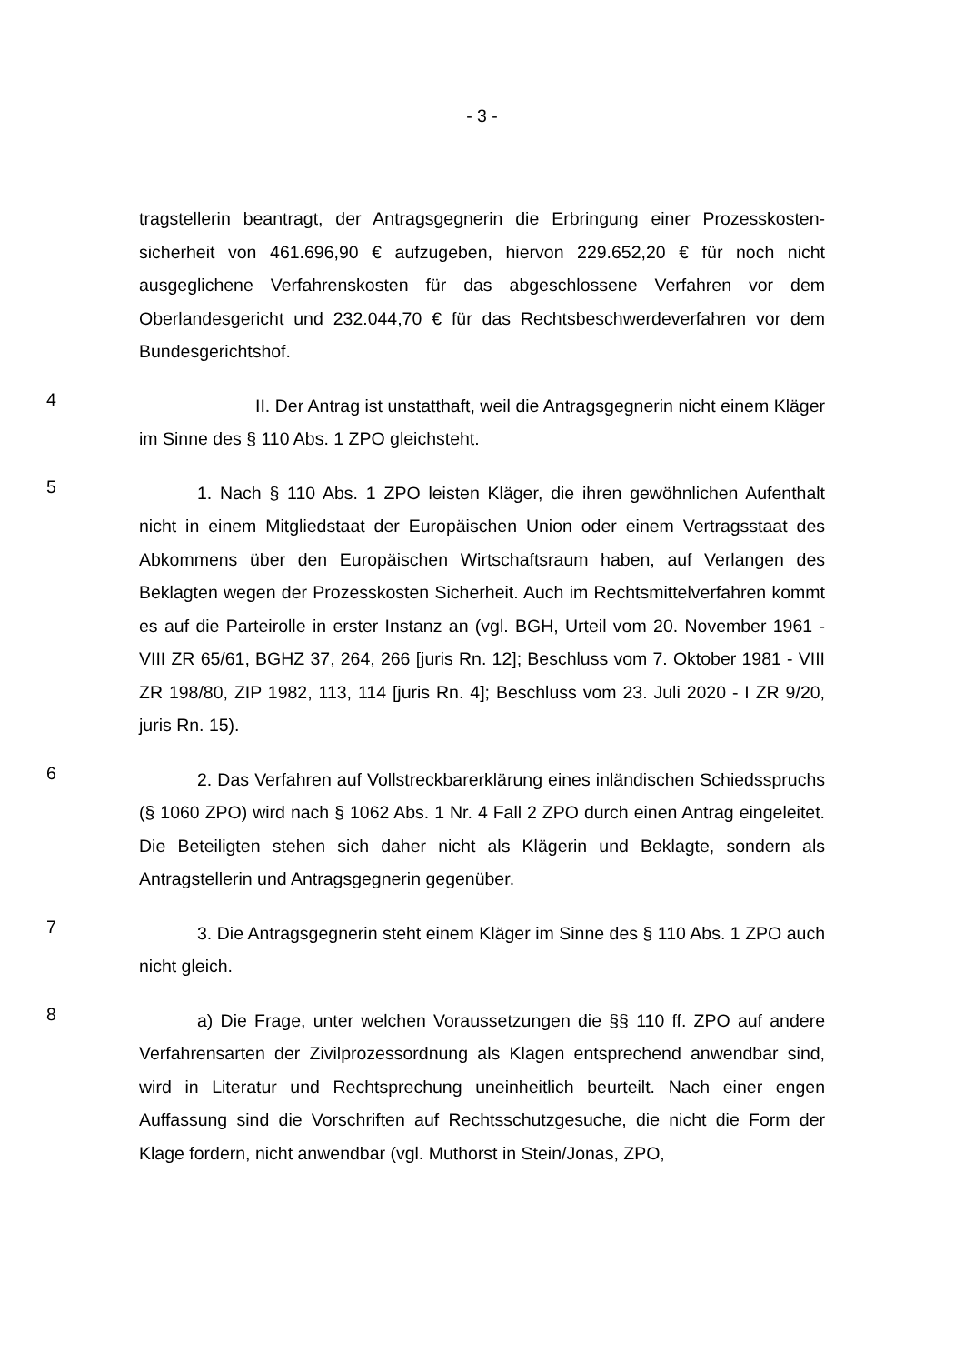- 3 -
tragstellerin beantragt, der Antragsgegnerin die Erbringung einer Prozesskosten­sicherheit von 461.696,90 € aufzugeben, hiervon 229.652,20 € für noch nicht ausgeglichene Verfahrenskosten für das abgeschlossene Verfahren vor dem Oberlandesgericht und 232.044,70 € für das Rechtsbeschwerdeverfahren vor dem Bundesgerichtshof.
4
II. Der Antrag ist unstatthaft, weil die Antragsgegnerin nicht einem Kläger im Sinne des § 110 Abs. 1 ZPO gleichsteht.
5
1. Nach § 110 Abs. 1 ZPO leisten Kläger, die ihren gewöhnlichen Aufent­halt nicht in einem Mitgliedstaat der Europäischen Union oder einem Vertrags­staat des Abkommens über den Europäischen Wirtschaftsraum haben, auf Ver­langen des Beklagten wegen der Prozesskosten Sicherheit. Auch im Rechtsmit­telverfahren kommt es auf die Parteirolle in erster Instanz an (vgl. BGH, Urteil vom 20. November 1961 - VIII ZR 65/61, BGHZ 37, 264, 266 [juris Rn. 12]; Be­schluss vom 7. Oktober 1981 - VIII ZR 198/80, ZIP 1982, 113, 114 [juris Rn. 4]; Beschluss vom 23. Juli 2020 - I ZR 9/20, juris Rn. 15).
6
2. Das Verfahren auf Vollstreckbarerklärung eines inländischen Schieds­spruchs (§ 1060 ZPO) wird nach § 1062 Abs. 1 Nr. 4 Fall 2 ZPO durch einen Antrag eingeleitet. Die Beteiligten stehen sich daher nicht als Klägerin und Be­klagte, sondern als Antragstellerin und Antragsgegnerin gegenüber.
7
3. Die Antragsgegnerin steht einem Kläger im Sinne des § 110 Abs. 1 ZPO auch nicht gleich.
8
a) Die Frage, unter welchen Voraussetzungen die §§ 110 ff. ZPO auf an­dere Verfahrensarten der Zivilprozessordnung als Klagen entsprechend anwend­bar sind, wird in Literatur und Rechtsprechung uneinheitlich beurteilt. Nach einer engen Auffassung sind die Vorschriften auf Rechtsschutzgesuche, die nicht die Form der Klage fordern, nicht anwendbar (vgl. Muthorst in Stein/Jonas, ZPO,